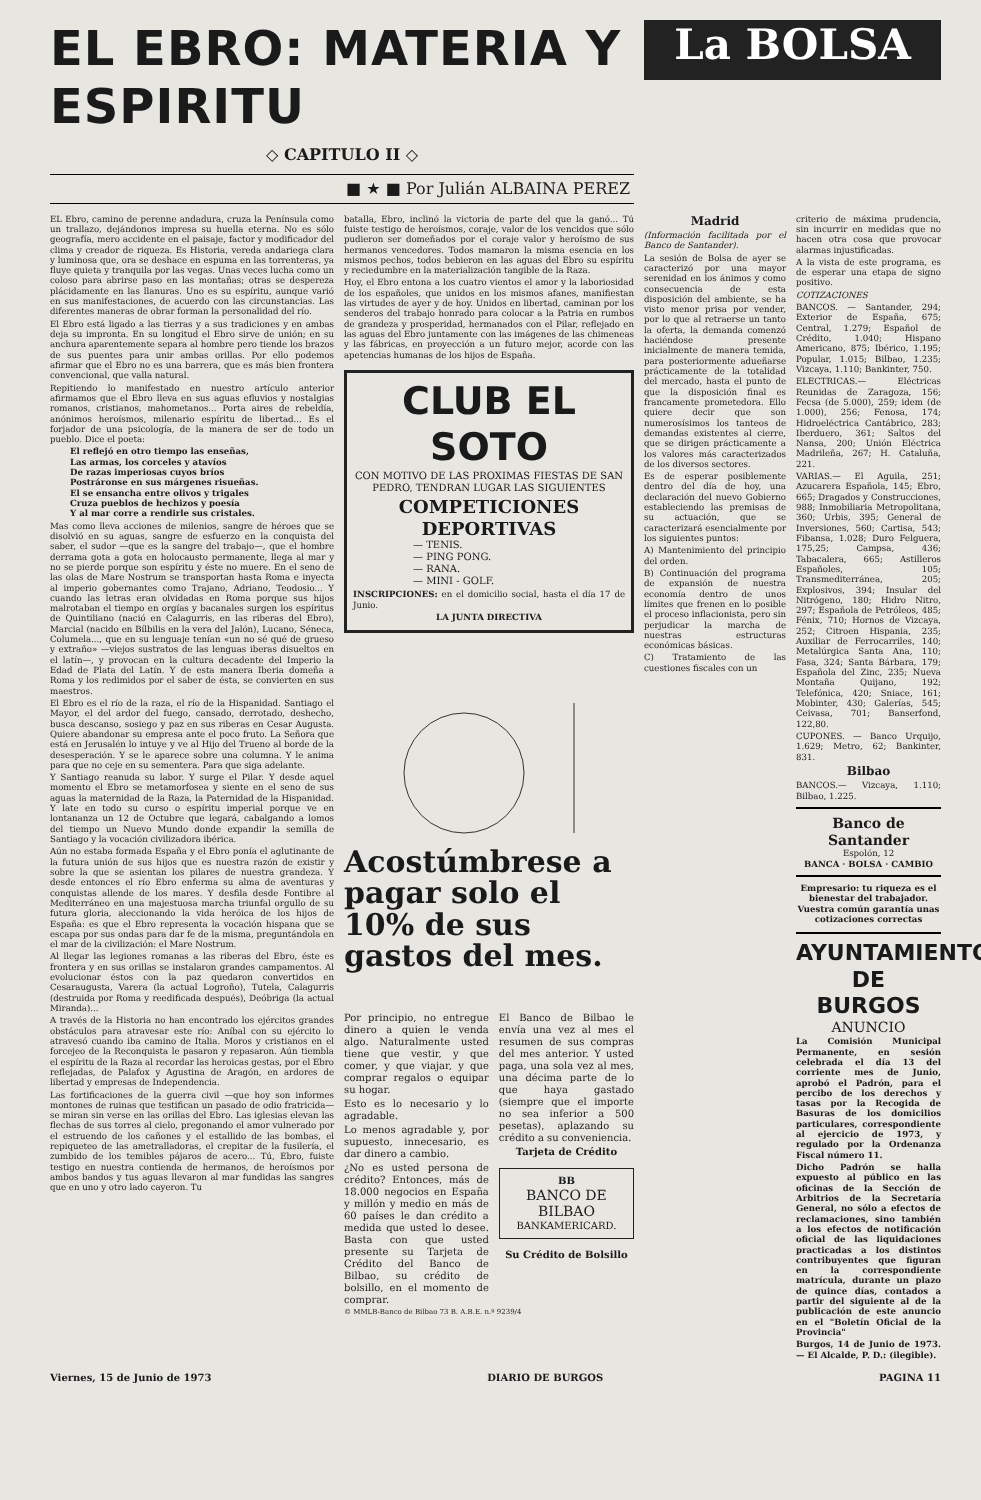EL EBRO: MATERIA Y ESPIRITU
◇ CAPITULO II ◇
■ ★ ■ Por Julián ALBAINA PEREZ
La BOLSA
EL Ebro, camino de perenne andadura, cruza la Península como un trallazo, dejándonos impresa su huella eterna. No es sólo geografía, mero accidente en el paisaje, factor y modificador del clima y creador de riqueza. Es Historia, vereda andariega clara y luminosa que, ora se deshace en espuma en las torrenteras, ya fluye quieta y tranquila por las vegas. Unas veces lucha como un coloso para abrirse paso en las montañas; otras se despereza plácidamente en las llanuras. Uno es su espíritu, aunque varió en sus manifestaciones, de acuerdo con las circunstancias. Las diferentes maneras de obrar forman la personalidad del río.
El Ebro está ligado a las tierras y a sus tradiciones y en ambas deja su impronta. En su longitud el Ebro sirve de unión; en su anchura aparentemente separa al hombre pero tiende los brazos de sus puentes para unir ambas orillas. Por ello podemos afirmar que el Ebro no es una barrera, que es más bien frontera convencional, que valla natural.
Repitiendo lo manifestado en nuestro artículo anterior afirmamos que el Ebro lleva en sus aguas efluvios y nostalgias romanos, cristianos, mahometanos... Porta aires de rebeldía, anónimos heroísmos, milenario espíritu de libertad... Es el forjador de una psicología, de la manera de ser de todo un pueblo. Dice el poeta:
El reflejó en otro tiempo las enseñas,
Las armas, los corceles y atavíos
De razas imperiosas cuyos bríos
Postráronse en sus márgenes risueñas.
El se ensancha entre olivos y trigales
Cruza pueblos de hechizos y poesía
Y al mar corre a rendirle sus cristales.
Mas como lleva acciones de milenios, sangre de héroes que se disolvió en su aguas, sangre de esfuerzo en la conquista del saber, el sudor —que es la sangre del trabajo—, que el hombre derrama gota a gota en holocausto permanente, llega al mar y no se pierde porque son espíritu y éste no muere. En el seno de las olas de Mare Nostrum se transportan hasta Roma e inyecta al imperio gobernantes como Trajano, Adriano, Teodosio... Y cuando las letras eran olvidadas en Roma porque sus hijos malrotaban el tiempo en orgías y bacanales surgen los espíritus de Quintiliano (nació en Calagurris, en las riberas del Ebro), Marcial (nacido en Bílbilis en la vera del Jalón), Lucano, Séneca, Columela..., que en su lenguaje tenían «un no sé qué de grueso y extraño» —viejos sustratos de las lenguas iberas disueltos en el latín—, y provocan en la cultura decadente del Imperio la Edad de Plata del Latín. Y de esta manera Iberia domeña a Roma y los redimidos por el saber de ésta, se convierten en sus maestros.
El Ebro es el río de la raza, el río de la Hispanidad. Santiago el Mayor, el del ardor del fuego, cansado, derrotado, deshecho, busca descanso, sosiego y paz en sus riberas en Cesar Augusta. Quiere abandonar su empresa ante el poco fruto. La Señora que está en Jerusalén lo intuye y ve al Hijo del Trueno al borde de la desesperación. Y se le aparece sobre una columna. Y le anima para que no ceje en su sementera. Para que siga adelante.
Y Santiago reanuda su labor. Y surge el Pilar. Y desde aquel momento el Ebro se metamorfosea y siente en el seno de sus aguas la maternidad de la Raza, la Paternidad de la Hispanidad. Y late en todo su curso o espíritu imperial porque ve en lontananza un 12 de Octubre que legará, cabalgando a lomos del tiempo un Nuevo Mundo donde expandir la semilla de Santiago y la vocación civilizadora ibérica.
Aún no estaba formada España y el Ebro ponía el aglutinante de la futura unión de sus hijos que es nuestra razón de existir y sobre la que se asientan los pilares de nuestra grandeza. Y desde entonces el río Ebro enferma su alma de aventuras y conquistas allende de los mares. Y desfila desde Fontibre al Mediterráneo en una majestuosa marcha triunfal orgullo de su futura gloria, aleccionando la vida heróica de los hijos de España: es que el Ebro representa la vocación hispana que se escapa por sus ondas para dar fe de la misma, preguntándola en el mar de la civilización: el Mare Nostrum.
Al llegar las legiones romanas a las riberas del Ebro, éste es frontera y en sus orillas se instalaron grandes campamentos. Al evolucionar éstos con la paz quedaron convertidos en Cesaraugusta, Varera (la actual Logroño), Tutela, Calagurris (destruida por Roma y reedificada después), Deóbriga (la actual Miranda)...
A través de la Historia no han encontrado los ejércitos grandes obstáculos para atravesar este río: Aníbal con su ejército lo atravesó cuando iba camino de Italia. Moros y cristianos en el forcejeo de la Reconquista le pasaron y repasaron. Aún tiembla el espíritu de la Raza al recordar las heroicas gestas, por el Ebro reflejadas, de Palafox y Agustina de Aragón, en ardores de libertad y empresas de Independencia.
Las fortificaciones de la guerra civil —que hoy son informes montones de ruinas que testifican un pasado de odio fratricida— se miran sin verse en las orillas del Ebro. Las iglesias elevan las flechas de sus torres al cielo, pregonando el amor vulnerado por el estruendo de los cañones y el estallido de las bombas, el repiqueteo de las ametralladoras, el crepitar de la fusilería, el zumbido de los temibles pájaros de acero... Tú, Ebro, fuiste testigo en nuestra contienda de hermanos, de heroísmos por ambos bandos y tus aguas llevaron al mar fundidas las sangres que en uno y otro lado cayeron. Tu
batalla, Ebro, inclinó la victoria de parte del que la ganó... Tú fuiste testigo de heroísmos, coraje, valor de los vencidos que sólo pudieron ser domeñados por el coraje valor y heroísmo de sus hermanos vencedores. Todos mamaron la misma esencia en los mismos pechos, todos bebieron en las aguas del Ebro su espíritu y reciedumbre en la materialización tangible de la Raza.
Hoy, el Ebro entona a los cuatro vientos el amor y la laboriosidad de los españoles, que unidos en los mismos afanes, manifiestan las virtudes de ayer y de hoy. Unidos en libertad, caminan por los senderos del trabajo honrado para colocar a la Patria en rumbos de grandeza y prosperidad, hermanados con el Pilar, reflejado en las aguas del Ebro juntamente con las imágenes de las chimeneas y las fábricas, en proyección a un futuro mejor, acorde con las apetencias humanas de los hijos de España.
CLUB EL SOTO
CON MOTIVO DE LAS PROXIMAS FIESTAS DE SAN PEDRO, TENDRAN LUGAR LAS SIGUIENTES
COMPETICIONES DEPORTIVAS
— TENIS.
— PING PONG.
— RANA.
— MINI - GOLF.
INSCRIPCIONES: en el domicilio social, hasta el día 17 de Junio.
LA JUNTA DIRECTIVA
Acostúmbrese a pagar solo el 10% de sus gastos del mes.
Por principio, no entregue dinero a quien le venda algo. Naturalmente usted tiene que vestir, y que comer, y que viajar, y que comprar regalos o equipar su hogar.
Esto es lo necesario y lo agradable.
Lo menos agradable y, por supuesto, innecesario, es dar dinero a cambio.
¿No es usted persona de crédito? Entonces, más de 18.000 negocios en España y millón y medio en más de 60 países le dan crédito a medida que usted lo desee. Basta con que usted presente su Tarjeta de Crédito del Banco de Bilbao, su crédito de bolsillo, en el momento de comprar.
El Banco de Bilbao le envía una vez al mes el resumen de sus compras del mes anterior. Y usted paga, una sola vez al mes, una décima parte de lo que haya gastado (siempre que el importe no sea inferior a 500 pesetas), aplazando su crédito a su conveniencia.
Tarjeta de Crédito
BB
BANCO DE BILBAO
BANKAMERICARD.
Su Crédito de Bolsillo
© MMLB-Banco de Bilbao 73 B. A.B.E. n.º 9239/4
Madrid
(Información facilitada por el Banco de Santander).
La sesión de Bolsa de ayer se caracterizó por una mayor serenidad en los ánimos y como consecuencia de esta disposición del ambiente, se ha visto menor prisa por vender, por lo que al retraerse un tanto la oferta, la demanda comenzó haciéndose presente inicialmente de manera temida, para posteriormente adueñarse prácticamente de la totalidad del mercado, hasta el punto de que la disposición final es francamente prometedora. Ello quiere decir que son numerosísimos los tanteos de demandas existentes al cierre, que se dirigen prácticamente a los valores más caracterizados de los diversos sectores.
Es de esperar posiblemente dentro del día de hoy, una declaración del nuevo Gobierno estableciendo las premisas de su actuación, que se caracterizará esencialmente por los siguientes puntos:
A) Mantenimiento del principio del orden.
B) Continuación del programa de expansión de nuestra economía dentro de unos límites que frenen en lo posible el proceso inflacionista, pero sin perjudicar la marcha de nuestras estructuras económicas básicas.
C) Tratamiento de las cuestiones fiscales con un
criterio de máxima prudencia, sin incurrir en medidas que no hacen otra cosa que provocar alarmas injustificadas.
A la vista de este programa, es de esperar una etapa de signo positivo.
COTIZACIONES
BANCOS. — Santander, 294; Exterior de España, 675; Central, 1.279; Español de Crédito, 1.040; Hispano Americano, 875; Ibérico, 1.195; Popular, 1.015; Bilbao, 1.235; Vizcaya, 1.110; Bankinter, 750.
ELECTRICAS.— Eléctricas Reunidas de Zaragoza, 156; Fecsa (de 5.000), 259; idem (de 1.000), 256; Fenosa, 174; Hidroeléctrica Cantábrico, 283; Iberduero, 361; Saltos del Nansa, 200; Unión Eléctrica Madrileña, 267; H. Cataluña, 221.
VARIAS.— El Aguila, 251; Azucarera Española, 145; Ebro, 665; Dragados y Construcciones, 988; Inmobiliaria Metropolitana, 360; Urbis, 395; General de Inversiones, 560; Cartisa, 543; Fibansa, 1.028; Duro Felguera, 175,25; Campsa, 436; Tabacalera, 665; Astilleros Españoles, 105; Transmediterránea, 205; Explosivos, 394; Insular del Nitrógeno, 180; Hidro Nitro, 297; Española de Petróleos, 485; Fénix, 710; Hornos de Vizcaya, 252; Citroen Hispania, 235; Auxiliar de Ferrocarriles, 140; Metalúrgica Santa Ana, 110; Fasa, 324; Santa Bárbara, 179; Española del Zinc, 235; Nueva Montaña Quijano, 192; Telefónica, 420; Sniace, 161; Mobinter, 430; Galerías, 545; Ceivasa, 701; Banserfond, 122,80.
CUPONES. — Banco Urquijo, 1.629; Metro, 62; Bankinter, 831.
Bilbao
BANCOS.— Vizcaya, 1.110; Bilbao, 1.225.
Banco de Santander
Espolón, 12
BANCA · BOLSA · CAMBIO
Empresario: tu riqueza es el bienestar del trabajador. Vuestra común garantía unas cotizaciones correctas
AYUNTAMIENTO DE BURGOS
ANUNCIO
La Comisión Municipal Permanente, en sesión celebrada el día 13 del corriente mes de Junio, aprobó el Padrón, para el percibo de los derechos y tasas por la Recogida de Basuras de los domicilios particulares, correspondiente al ejercicio de 1973, y regulado por la Ordenanza Fiscal número 11.
Dicho Padrón se halla expuesto al público en las oficinas de la Sección de Arbitrios de la Secretaría General, no sólo a efectos de reclamaciones, sino también a los efectos de notificación oficial de las liquidaciones practicadas a los distintos contribuyentes que figuran en la correspondiente matrícula, durante un plazo de quince días, contados a partir del siguiente al de la publicación de este anuncio en el "Boletín Oficial de la Provincia"
Burgos, 14 de Junio de 1973. — El Alcalde, P. D.: (ilegible).
Viernes, 15 de Junio de 1973 DIARIO DE BURGOS PAGINA 11